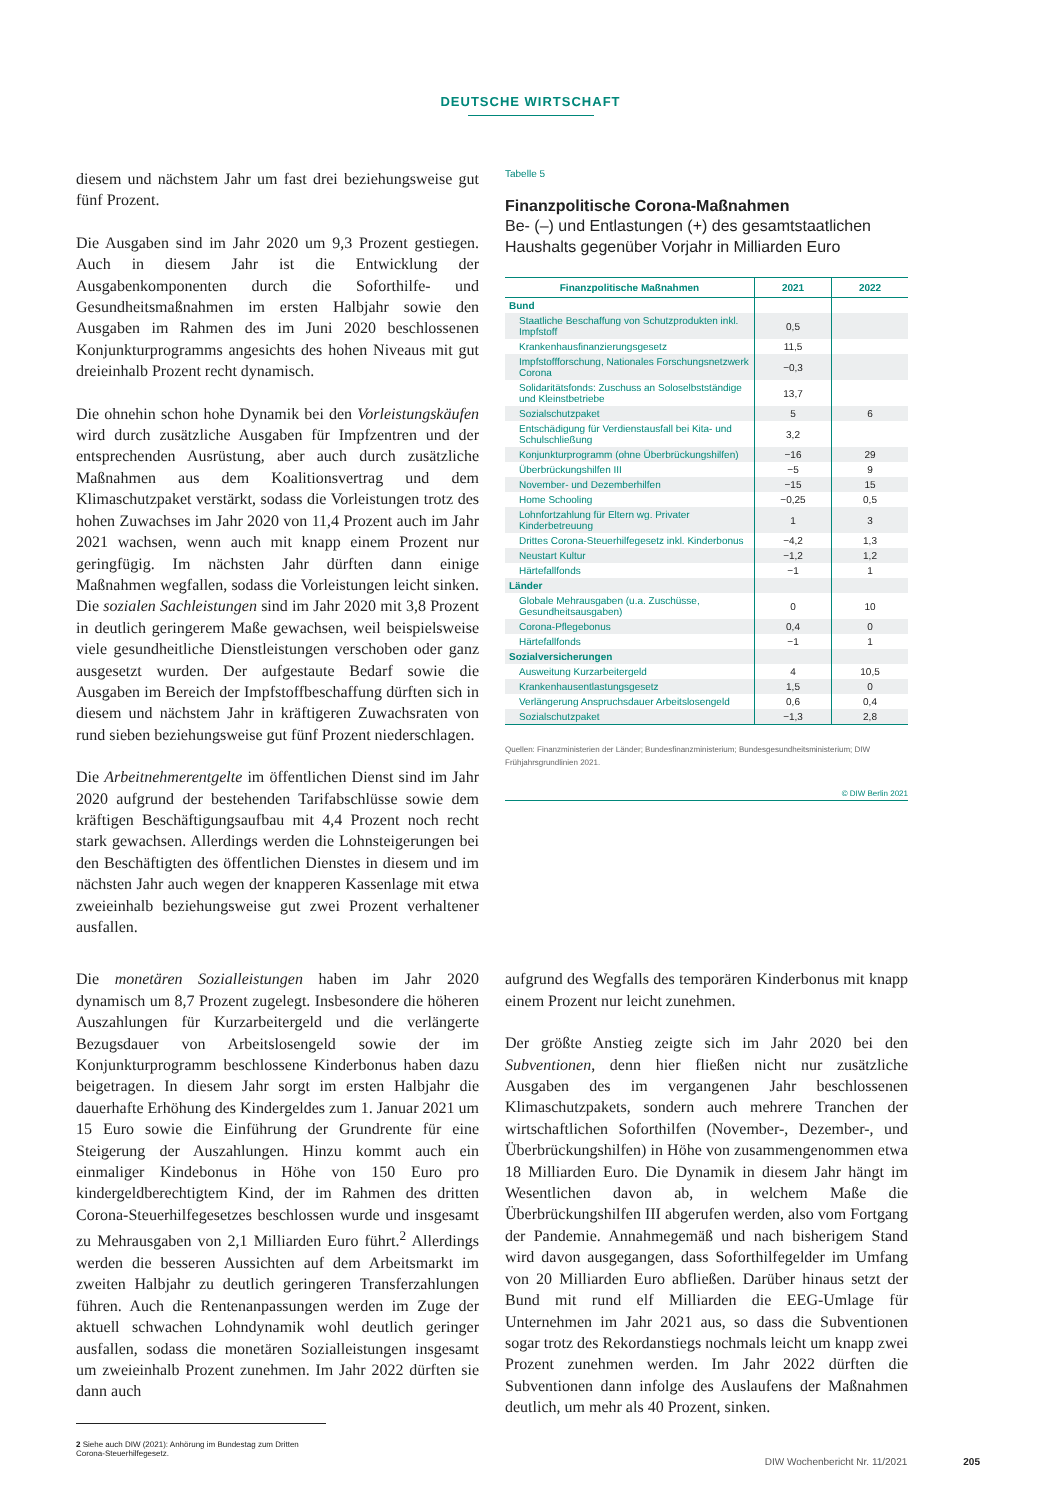DEUTSCHE WIRTSCHAFT
diesem und nächstem Jahr um fast drei beziehungsweise gut fünf Prozent.
Die Ausgaben sind im Jahr 2020 um 9,3 Prozent gestiegen. Auch in diesem Jahr ist die Entwicklung der Ausgabenkomponenten durch die Soforthilfe- und Gesundheitsmaßnahmen im ersten Halbjahr sowie den Ausgaben im Rahmen des im Juni 2020 beschlossenen Konjunkturprogramms angesichts des hohen Niveaus mit gut dreieinhalb Prozent recht dynamisch.
Die ohnehin schon hohe Dynamik bei den Vorleistungskäufen wird durch zusätzliche Ausgaben für Impfzentren und der entsprechenden Ausrüstung, aber auch durch zusätzliche Maßnahmen aus dem Koalitionsvertrag und dem Klimaschutzpaket verstärkt, sodass die Vorleistungen trotz des hohen Zuwachses im Jahr 2020 von 11,4 Prozent auch im Jahr 2021 wachsen, wenn auch mit knapp einem Prozent nur geringfügig. Im nächsten Jahr dürften dann einige Maßnahmen wegfallen, sodass die Vorleistungen leicht sinken. Die sozialen Sachleistungen sind im Jahr 2020 mit 3,8 Prozent in deutlich geringerem Maße gewachsen, weil beispielsweise viele gesundheitliche Dienstleistungen verschoben oder ganz ausgesetzt wurden. Der aufgestaute Bedarf sowie die Ausgaben im Bereich der Impfstoffbeschaffung dürften sich in diesem und nächstem Jahr in kräftigeren Zuwachsraten von rund sieben beziehungsweise gut fünf Prozent niederschlagen.
Die Arbeitnehmerentgelte im öffentlichen Dienst sind im Jahr 2020 aufgrund der bestehenden Tarifabschlüsse sowie dem kräftigen Beschäftigungsaufbau mit 4,4 Prozent noch recht stark gewachsen. Allerdings werden die Lohnsteigerungen bei den Beschäftigten des öffentlichen Dienstes in diesem und im nächsten Jahr auch wegen der knapperen Kassenlage mit etwa zweieinhalb beziehungsweise gut zwei Prozent verhaltener ausfallen.
Tabelle 5
Finanzpolitische Corona-Maßnahmen
Be- (–) und Entlastungen (+) des gesamtstaatlichen Haushalts gegenüber Vorjahr in Milliarden Euro
| Finanzpolitische Maßnahmen | 2021 | 2022 |
| --- | --- | --- |
| Bund | | |
| Staatliche Beschaffung von Schutzprodukten inkl. Impfstoff | 0,5 | |
| Krankenhausfinanzierungsgesetz | 11,5 | |
| Impfstoffforschung, Nationales Forschungsnetzwerk Corona | −0,3 | |
| Solidaritätsfonds: Zuschuss an Soloselbstständige und Kleinstbetriebe | 13,7 | |
| Sozialschutzpaket | 5 | 6 |
| Entschädigung für Verdienstausfall bei Kita- und Schulschließung | 3,2 | |
| Konjunkturprogramm (ohne Überbrückungshilfen) | −16 | 29 |
| Überbrückungshilfen III | −5 | 9 |
| November- und Dezemberhilfen | −15 | 15 |
| Home Schooling | −0,25 | 0,5 |
| Lohnfortzahlung für Eltern wg. Privater Kinderbetreuung | 1 | 3 |
| Drittes Corona-Steuerhilfegesetz inkl. Kinderbonus | −4,2 | 1,3 |
| Neustart Kultur | −1,2 | 1,2 |
| Härtefallfonds | −1 | 1 |
| Länder | | |
| Globale Mehrausgaben (u.a. Zuschüsse, Gesundheitsausgaben) | 0 | 10 |
| Corona-Pflegebonus | 0,4 | 0 |
| Härtefallfonds | −1 | 1 |
| Sozialversicherungen | | |
| Ausweitung Kurzarbeitergeld | 4 | 10,5 |
| Krankenhausentlastungsgesetz | 1,5 | 0 |
| Verlängerung Anspruchsdauer Arbeitslosengeld | 0,6 | 0,4 |
| Sozialschutzpaket | −1,3 | 2,8 |
Quellen: Finanzministerien der Länder; Bundesfinanzministerium; Bundesgesundheitsministerium; DIW Frühjahrsgrundlinien 2021.
© DIW Berlin 2021
Die monetären Sozialleistungen haben im Jahr 2020 dynamisch um 8,7 Prozent zugelegt. Insbesondere die höheren Auszahlungen für Kurzarbeitergeld und die verlängerte Bezugsdauer von Arbeitslosengeld sowie der im Konjunkturprogramm beschlossene Kinderbonus haben dazu beigetragen. In diesem Jahr sorgt im ersten Halbjahr die dauerhafte Erhöhung des Kindergeldes zum 1. Januar 2021 um 15 Euro sowie die Einführung der Grundrente für eine Steigerung der Auszahlungen. Hinzu kommt auch ein einmaliger Kindebonus in Höhe von 150 Euro pro kindergeldberechtigtem Kind, der im Rahmen des dritten Corona-Steuerhilfegesetzes beschlossen wurde und insgesamt zu Mehrausgaben von 2,1 Milliarden Euro führt.<sup>2</sup> Allerdings werden die besseren Aussichten auf dem Arbeitsmarkt im zweiten Halbjahr zu deutlich geringeren Transferzahlungen führen. Auch die Rentenanpassungen werden im Zuge der aktuell schwachen Lohndynamik wohl deutlich geringer ausfallen, sodass die monetären Sozialleistungen insgesamt um zweieinhalb Prozent zunehmen. Im Jahr 2022 dürften sie dann auch
2 Siehe auch DIW (2021): Anhörung im Bundestag zum Dritten Corona-Steuerhilfegesetz.
aufgrund des Wegfalls des temporären Kinderbonus mit knapp einem Prozent nur leicht zunehmen.
Der größte Anstieg zeigte sich im Jahr 2020 bei den Subventionen, denn hier fließen nicht nur zusätzliche Ausgaben des im vergangenen Jahr beschlossenen Klimaschutzpakets, sondern auch mehrere Tranchen der wirtschaftlichen Soforthilfen (November-, Dezember-, und Überbrückungshilfen) in Höhe von zusammengenommen etwa 18 Milliarden Euro. Die Dynamik in diesem Jahr hängt im Wesentlichen davon ab, in welchem Maße die Überbrückungshilfen III abgerufen werden, also vom Fortgang der Pandemie. Annahmegemäß und nach bisherigem Stand wird davon ausgegangen, dass Soforthilfegelder im Umfang von 20 Milliarden Euro abfließen. Darüber hinaus setzt der Bund mit rund elf Milliarden die EEG-Umlage für Unternehmen im Jahr 2021 aus, so dass die Subventionen sogar trotz des Rekordanstiegs nochmals leicht um knapp zwei Prozent zunehmen werden. Im Jahr 2022 dürften die Subventionen dann infolge des Auslaufens der Maßnahmen deutlich, um mehr als 40 Prozent, sinken.
DIW Wochenbericht Nr. 11/2021 205